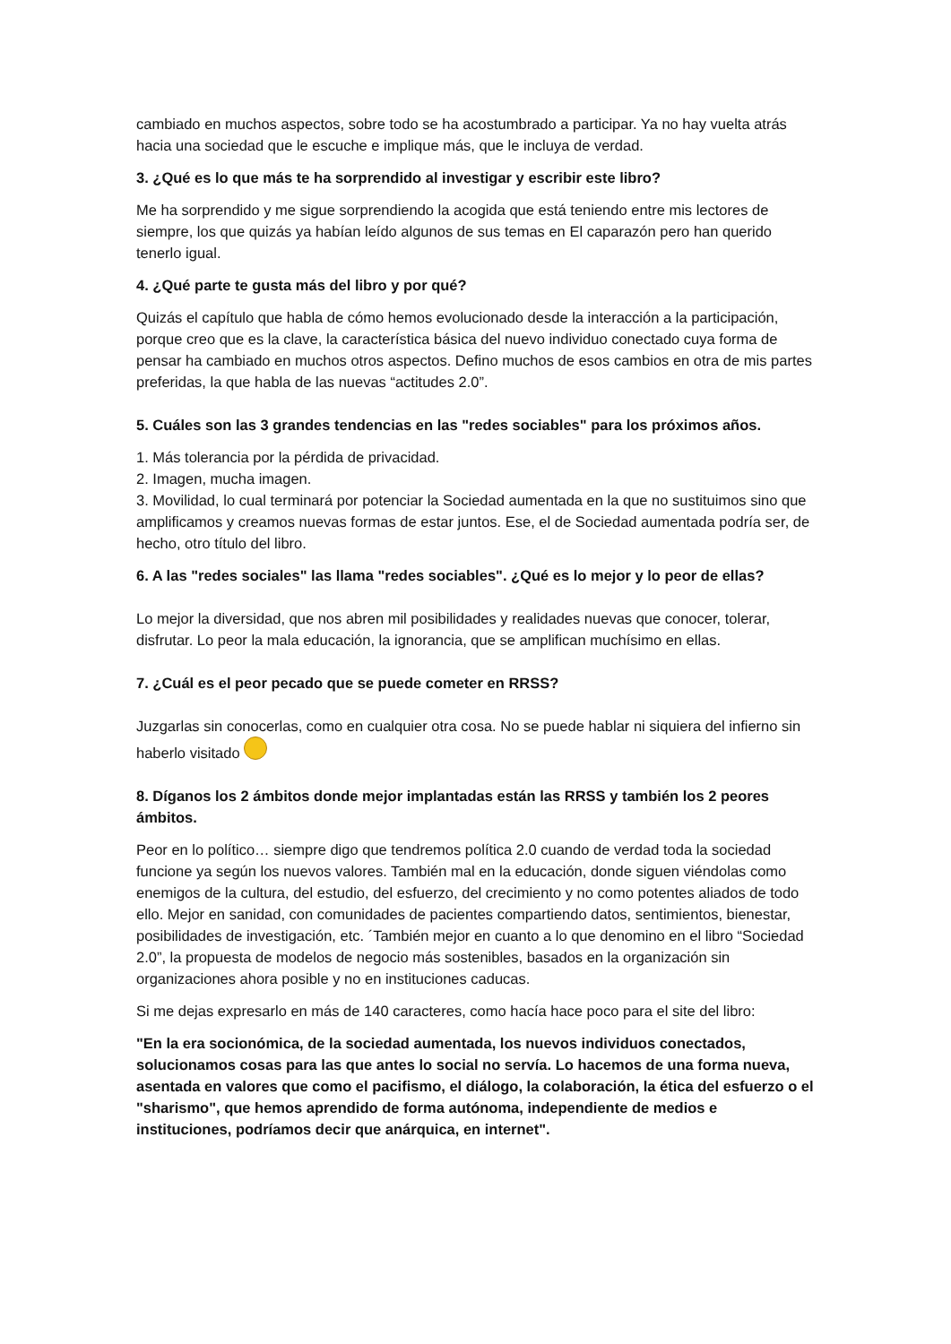cambiado en muchos aspectos, sobre todo se ha acostumbrado a participar. Ya no hay vuelta atrás hacia una sociedad que le escuche e implique más, que le incluya de verdad.
3. ¿Qué es lo que más te ha sorprendido al investigar y escribir este libro?
Me ha sorprendido y me sigue sorprendiendo la acogida que está teniendo entre mis lectores de siempre, los que quizás ya habían leído algunos de sus temas en El caparazón pero han querido tenerlo igual.
4. ¿Qué parte te gusta más del libro y por qué?
Quizás el capítulo que habla de cómo hemos evolucionado desde la interacción a la participación, porque creo que es la clave, la característica básica del nuevo individuo conectado cuya forma de pensar ha cambiado en muchos otros aspectos. Defino muchos de esos cambios en otra de mis partes preferidas, la que habla de las nuevas “actitudes 2.0”.
5. Cuáles son las 3 grandes tendencias en las "redes sociables" para los próximos años.
1. Más tolerancia por la pérdida de privacidad.
2. Imagen, mucha imagen.
3. Movilidad, lo cual terminará por potenciar la Sociedad aumentada en la que no sustituimos sino que amplificamos y creamos nuevas formas de estar juntos. Ese, el de Sociedad aumentada podría ser, de hecho, otro título del libro.
6. A las "redes sociales" las llama "redes sociables". ¿Qué es lo mejor y lo peor de ellas?
Lo mejor la diversidad, que nos abren mil posibilidades y realidades nuevas que conocer, tolerar, disfrutar. Lo peor la mala educación, la ignorancia, que se amplifican muchísimo en ellas.
7. ¿Cuál es el peor pecado que se puede cometer en RRSS?
Juzgarlas sin conocerlas, como en cualquier otra cosa. No se puede hablar ni siquiera del infierno sin haberlo visitado
8. Díganos los 2 ámbitos donde mejor implantadas están las RRSS y también los 2 peores ámbitos.
Peor en lo político… siempre digo que tendremos política 2.0 cuando de verdad toda la sociedad funcione ya según los nuevos valores. También mal en la educación, donde siguen viéndolas como enemigos de la cultura, del estudio, del esfuerzo, del crecimiento y no como potentes aliados de todo ello. Mejor en sanidad, con comunidades de pacientes compartiendo datos, sentimientos, bienestar, posibilidades de investigación, etc. ´También mejor en cuanto a lo que denomino en el libro “Sociedad 2.0”, la propuesta de modelos de negocio más sostenibles, basados en la organización sin organizaciones ahora posible y no en instituciones caducas.
Si me dejas expresarlo en más de 140 caracteres, como hacía hace poco para el site del libro:
"En la era socionómica, de la sociedad aumentada, los nuevos individuos conectados, solucionamos cosas para las que antes lo social no servía. Lo hacemos de una forma nueva, asentada en valores que como el pacifismo, el diálogo, la colaboración, la ética del esfuerzo o el "sharismo", que hemos aprendido de forma autónoma, independiente de medios e instituciones, podríamos decir que anárquica, en internet".